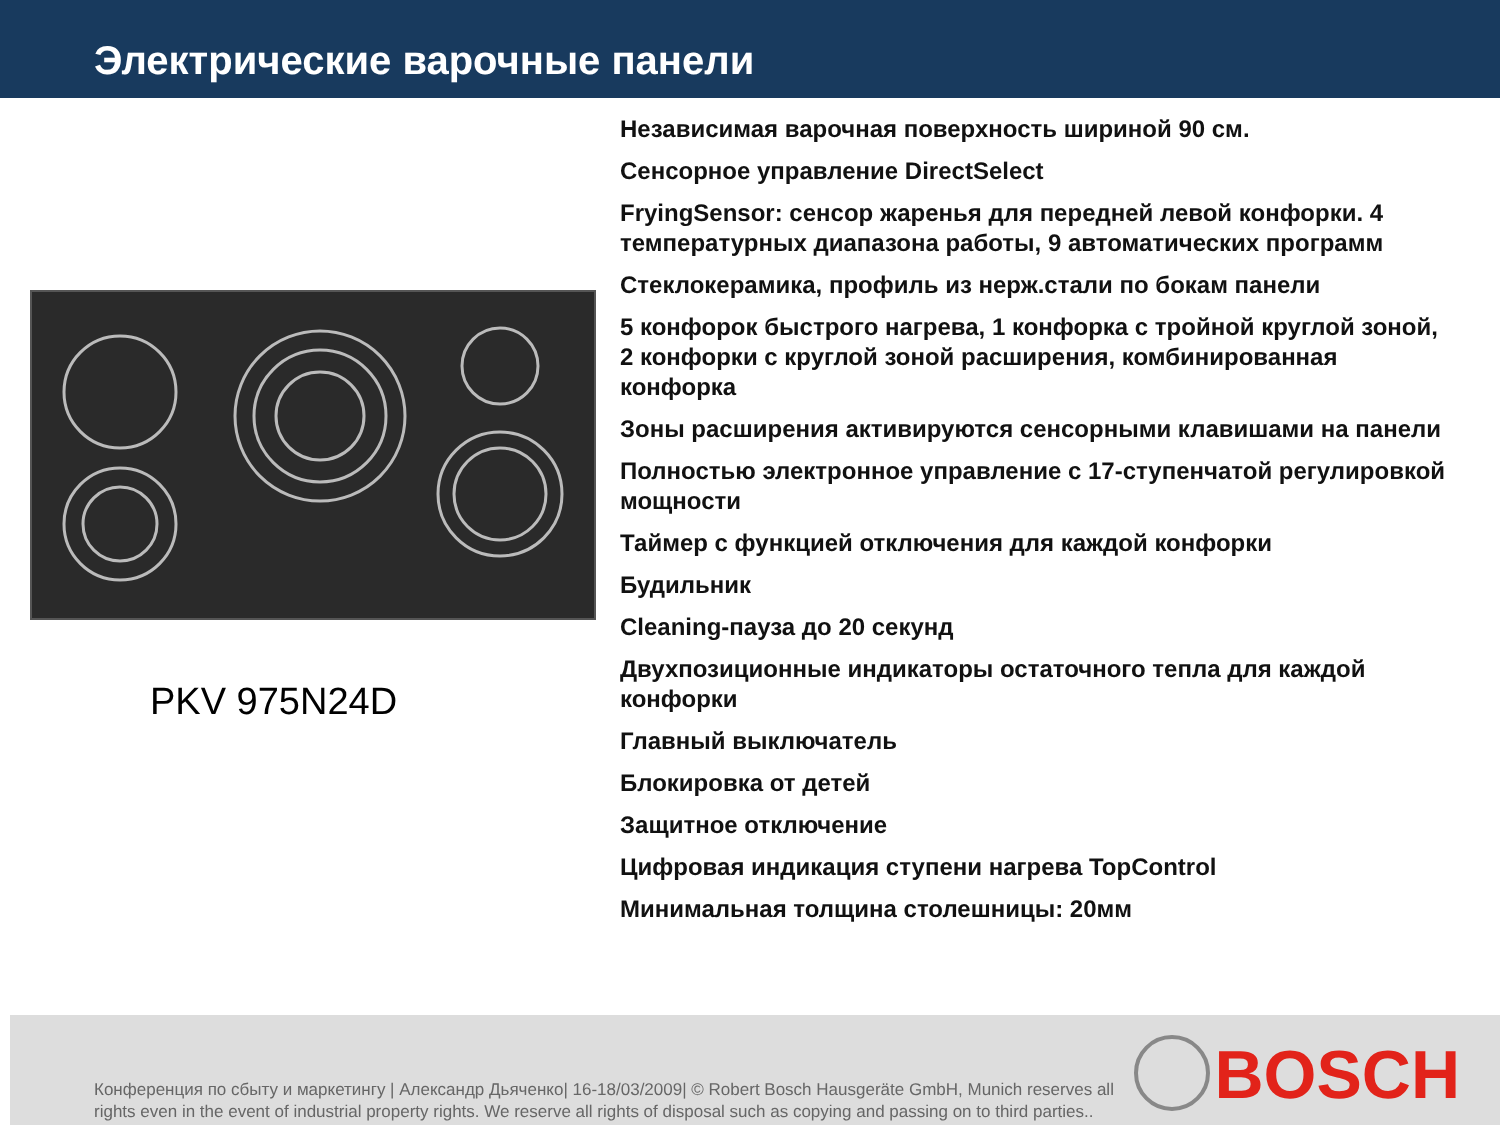Электрические варочные панели
PKV 975N24D
Независимая варочная поверхность шириной 90 см.
Сенсорное управление DirectSelect
FryingSensor: сенсор жаренья для передней левой конфорки. 4 температурных диапазона работы, 9 автоматических программ
Стеклокерамика, профиль из нерж.стали по бокам панели
5 конфорок быстрого нагрева, 1 конфорка с тройной круглой зоной, 2 конфорки с круглой зоной расширения, комбинированная конфорка
Зоны расширения активируются сенсорными клавишами на панели
Полностью электронное управление с 17-ступенчатой регулировкой мощности
Таймер с функцией отключения для каждой конфорки
Будильник
Cleaning-пауза до 20 секунд
Двухпозиционные индикаторы остаточного тепла для каждой конфорки
Главный выключатель
Блокировка от детей
Защитное отключение
Цифровая индикация ступени нагрева TopControl
Минимальная толщина столешницы: 20мм
Конференция по сбыту и маркетингу | Александр Дьяченко| 16-18/03/2009| © Robert Bosch Hausgeräte GmbH, Munich reserves all rights even in the event of industrial property rights. We reserve all rights of disposal such as copying and passing on to third parties..
BOSCH